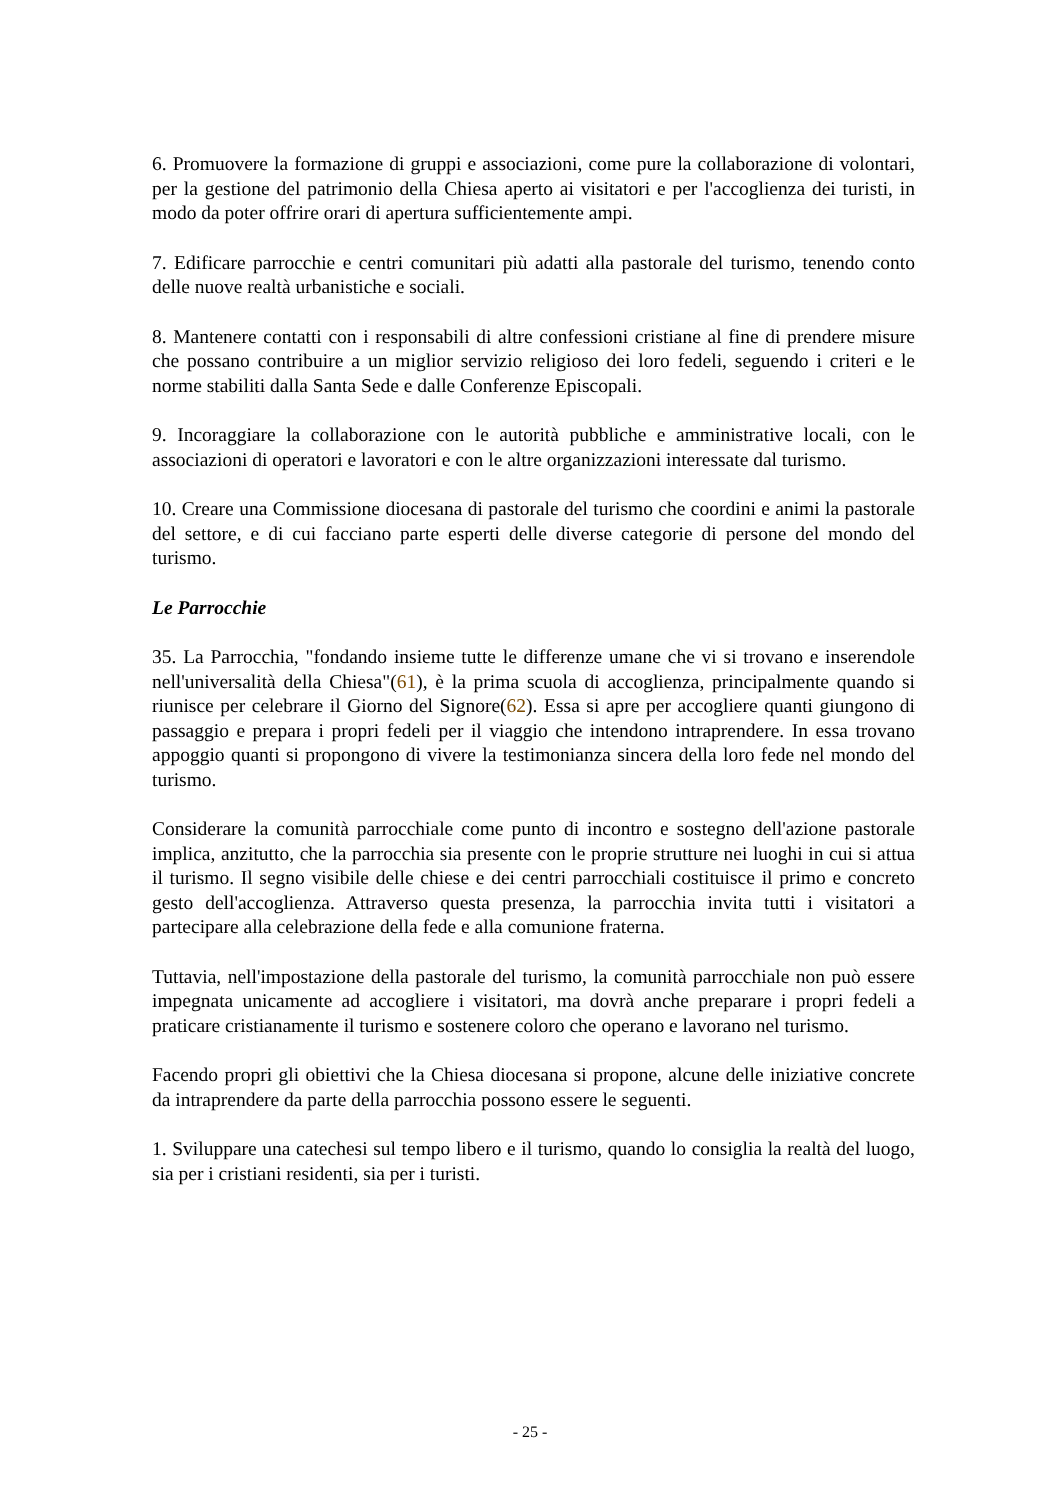6. Promuovere la formazione di gruppi e associazioni, come pure la collaborazione di volontari, per la gestione del patrimonio della Chiesa aperto ai visitatori e per l'accoglienza dei turisti, in modo da poter offrire orari di apertura sufficientemente ampi.
7. Edificare parrocchie e centri comunitari più adatti alla pastorale del turismo, tenendo conto delle nuove realtà urbanistiche e sociali.
8. Mantenere contatti con i responsabili di altre confessioni cristiane al fine di prendere misure che possano contribuire a un miglior servizio religioso dei loro fedeli, seguendo i criteri e le norme stabiliti dalla Santa Sede e dalle Conferenze Episcopali.
9. Incoraggiare la collaborazione con le autorità pubbliche e amministrative locali, con le associazioni di operatori e lavoratori e con le altre organizzazioni interessate dal turismo.
10. Creare una Commissione diocesana di pastorale del turismo che coordini e animi la pastorale del settore, e di cui facciano parte esperti delle diverse categorie di persone del mondo del turismo.
Le Parrocchie
35. La Parrocchia, "fondando insieme tutte le differenze umane che vi si trovano e inserendole nell'universalità della Chiesa"(61), è la prima scuola di accoglienza, principalmente quando si riunisce per celebrare il Giorno del Signore(62). Essa si apre per accogliere quanti giungono di passaggio e prepara i propri fedeli per il viaggio che intendono intraprendere. In essa trovano appoggio quanti si propongono di vivere la testimonianza sincera della loro fede nel mondo del turismo.
Considerare la comunità parrocchiale come punto di incontro e sostegno dell'azione pastorale implica, anzitutto, che la parrocchia sia presente con le proprie strutture nei luoghi in cui si attua il turismo. Il segno visibile delle chiese e dei centri parrocchiali costituisce il primo e concreto gesto dell'accoglienza. Attraverso questa presenza, la parrocchia invita tutti i visitatori a partecipare alla celebrazione della fede e alla comunione fraterna.
Tuttavia, nell'impostazione della pastorale del turismo, la comunità parrocchiale non può essere impegnata unicamente ad accogliere i visitatori, ma dovrà anche preparare i propri fedeli a praticare cristianamente il turismo e sostenere coloro che operano e lavorano nel turismo.
Facendo propri gli obiettivi che la Chiesa diocesana si propone, alcune delle iniziative concrete da intraprendere da parte della parrocchia possono essere le seguenti.
1. Sviluppare una catechesi sul tempo libero e il turismo, quando lo consiglia la realtà del luogo, sia per i cristiani residenti, sia per i turisti.
- 25 -